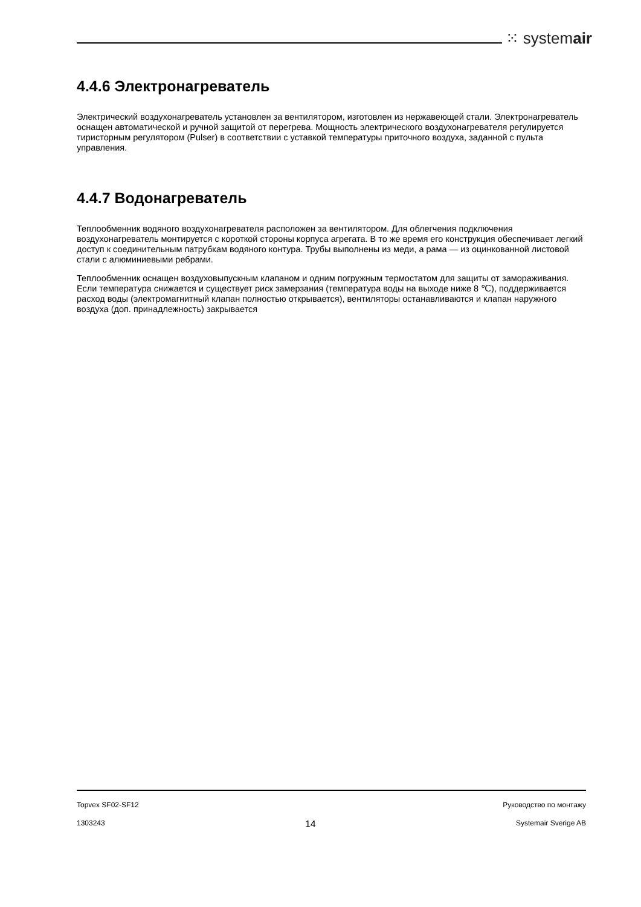⁙ systemair
4.4.6 Электронагреватель
Электрический воздухонагреватель установлен за вентилятором, изготовлен из нержавеющей стали. Электронагреватель оснащен автоматической и ручной защитой от перегрева. Мощность электрического воздухонагревателя регулируется тиристорным регулятором (Pulser) в соответствии с уставкой температуры приточного воздуха, заданной с пульта управления.
4.4.7 Водонагреватель
Теплообменник водяного воздухонагревателя расположен за вентилятором. Для облегчения подключения воздухонагреватель монтируется с короткой стороны корпуса агрегата. В то же время его конструкция обеспечивает легкий доступ к соединительным патрубкам водяного контура. Трубы выполнены из меди, а рама — из оцинкованной листовой стали с алюминиевыми ребрами.
Теплообменник оснащен воздуховыпускным клапаном и одним погружным термостатом для защиты от замораживания. Если температура снижается и существует риск замерзания (температура воды на выходе ниже 8 ℃), поддерживается расход воды (электромагнитный клапан полностью открывается), вентиляторы останавливаются и клапан наружного воздуха (доп. принадлежность) закрывается
Topvex SF02-SF12 Руководство по монтажу
1303243 14 Systemair Sverige AB